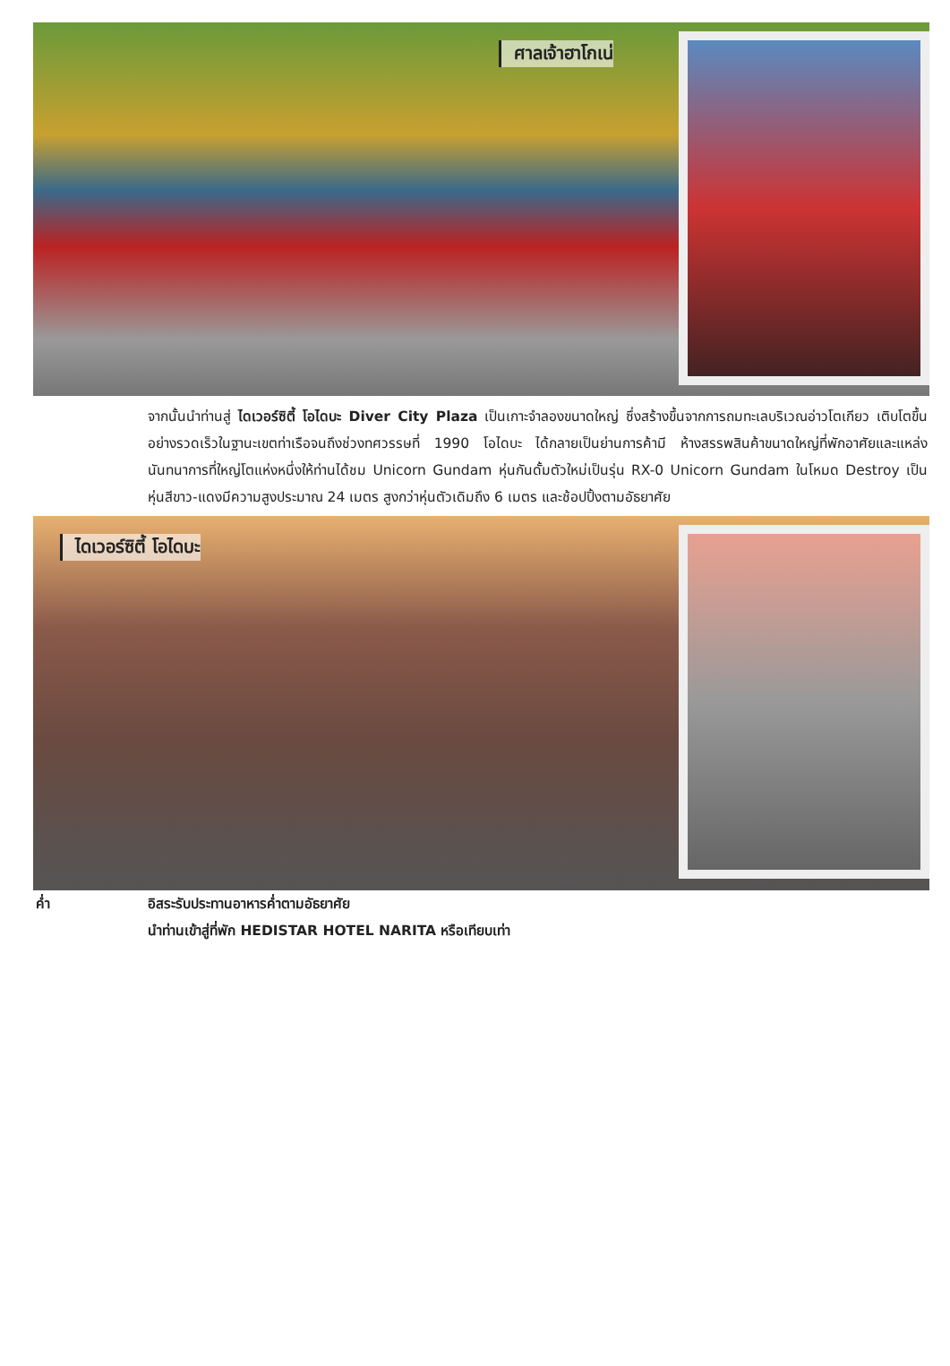ศาลเจ้าฮาโกเน่
จากนั้นนำท่านสู่ ไดเวอร์ซิตี้ โอไดบะ Diver City Plaza เป็นเกาะจำลองขนาดใหญ่ ซึ่งสร้างขึ้นจากการถมทะเลบริเวณอ่าวโตเกียว เติบโตขึ้นอย่างรวดเร็วในฐานะเขตท่าเรือจนถึงช่วงทศวรรษที่ 1990 โอไดบะ ได้กลายเป็นย่านการค้ามี ห้างสรรพสินค้าขนาดใหญ่ที่พักอาศัยและแหล่งนันทนาการที่ใหญ่โตแห่งหนึ่งให้ท่านได้ชม Unicorn Gundam หุ่นกันดั้มตัวใหม่เป็นรุ่น RX-0 Unicorn Gundam ในโหมด Destroy เป็น หุ่นสีขาว-แดงมีความสูงประมาณ 24 เมตร สูงกว่าหุ่นตัวเดิมถึง 6 เมตร และช้อปปิ้งตามอัธยาศัย
ไดเวอร์ซิตี้ โอไดบะ
ค่ำ อิสระรับประทานอาหารค่ำตามอัธยาศัย
นำท่านเข้าสู่ที่พัก HEDISTAR HOTEL NARITA หรือเทียบเท่า